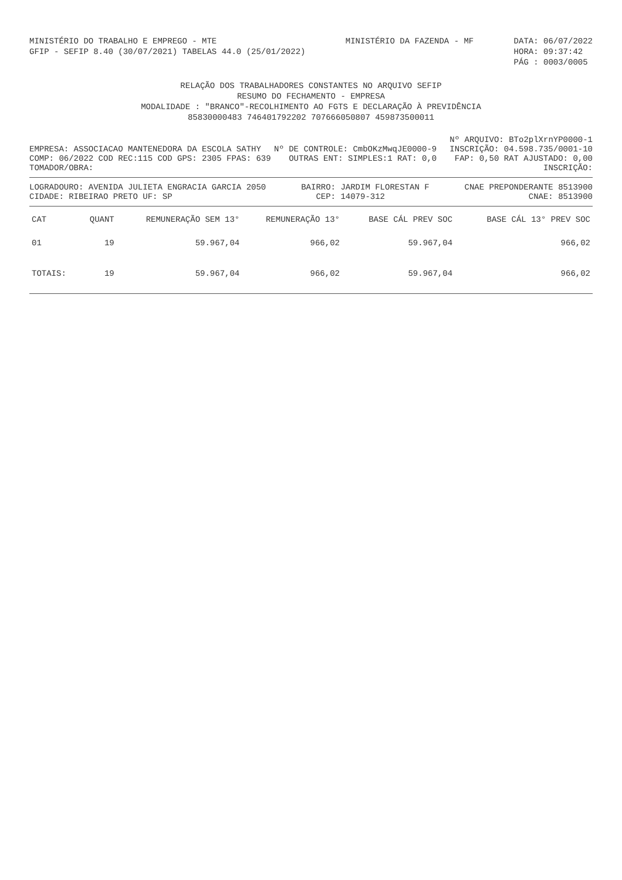MINISTÉRIO DO TRABALHO E EMPREGO - MTE
GFIP - SEFIP 8.40 (30/07/2021) TABELAS 44.0 (25/01/2022)
MINISTÉRIO DA FAZENDA - MF DATA: 06/07/2022
HORA: 09:37:42
PÁG : 0003/0005
RELAÇÃO DOS TRABALHADORES CONSTANTES NO ARQUIVO SEFIP
RESUMO DO FECHAMENTO - EMPRESA
MODALIDADE : "BRANCO"-RECOLHIMENTO AO FGTS E DECLARAÇÃO À PREVIDÊNCIA
85830000483 746401792202 707666050807 459873500011
Nº ARQUIVO: BTo2plXrnYP0000-1
EMPRESA: ASSOCIACAO MANTENEDORA DA ESCOLA SATHY Nº DE CONTROLE: CmbOKzMwqJE0000-9 INSCRIÇÃO: 04.598.735/0001-10
COMP: 06/2022 COD REC:115 COD GPS: 2305 FPAS: 639 OUTRAS ENT: SIMPLES:1 RAT: 0,0 FAP: 0,50 RAT AJUSTADO: 0,00
TOMADOR/OBRA: INSCRIÇÃO:
LOGRADOURO: AVENIDA JULIETA ENGRACIA GARCIA 2050 BAIRRO: JARDIM FLORESTAN F CNAE PREPONDERANTE 8513900
CIDADE: RIBEIRAO PRETO UF: SP CEP: 14079-312 CNAE: 8513900
| CAT | QUANT | REMUNERAÇÃO SEM 13° | REMUNERAÇÃO 13° | BASE CÁL PREV SOC | BASE CÁL 13° PREV SOC |
| --- | --- | --- | --- | --- | --- |
| 01 | 19 | 59.967,04 | 966,02 | 59.967,04 | 966,02 |
| TOTAIS: | 19 | 59.967,04 | 966,02 | 59.967,04 | 966,02 |